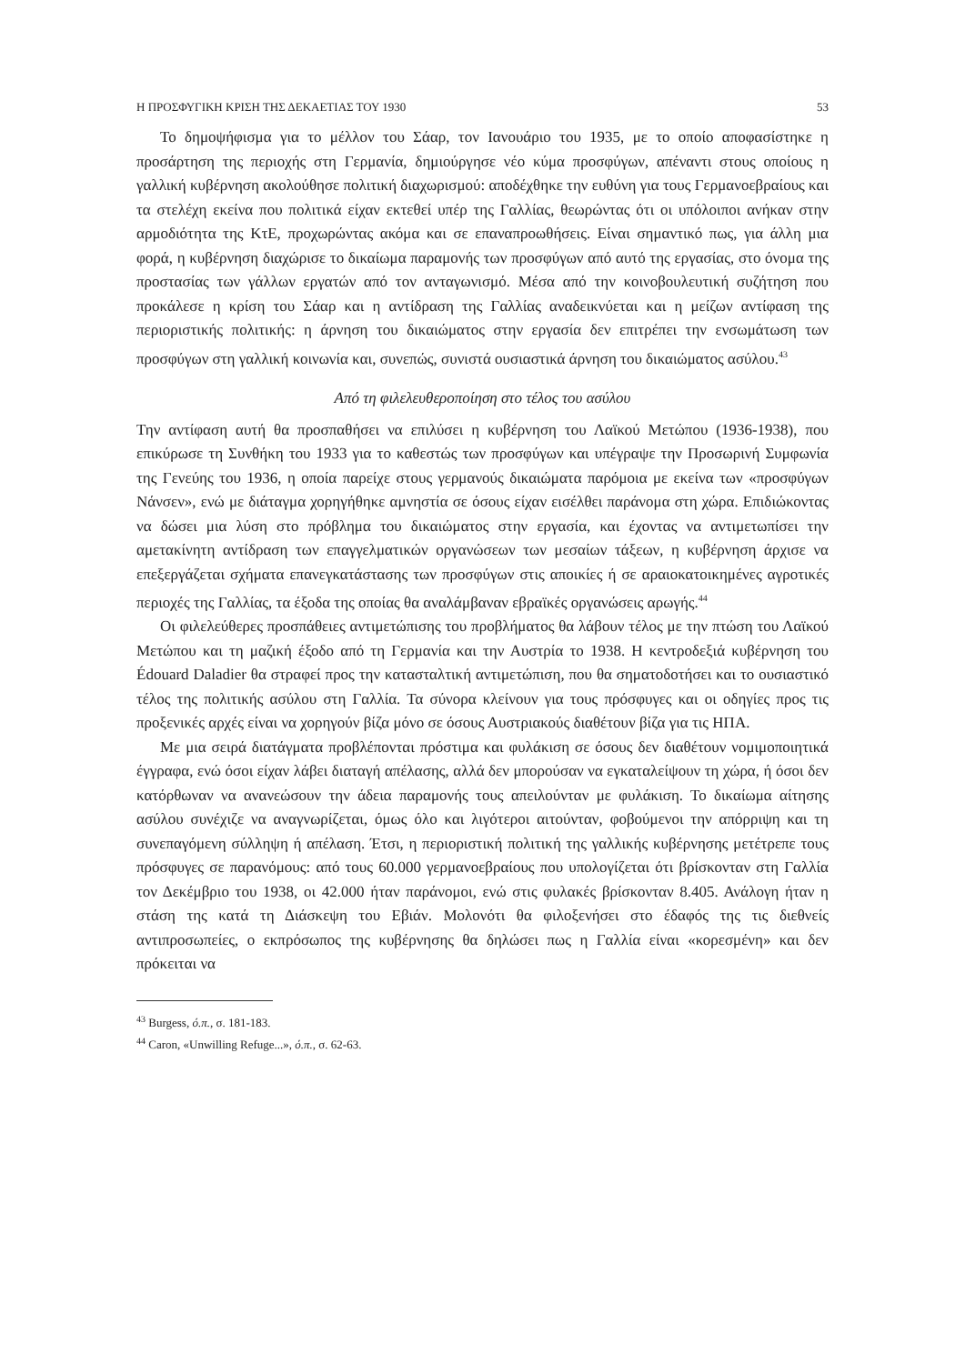Η ΠΡΟΣΦΥΓΙΚΗ ΚΡΙΣΗ ΤΗΣ ΔΕΚΑΕΤΙΑΣ ΤΟΥ 1930 53
Το δημοψήφισμα για το μέλλον του Σάαρ, τον Ιανουάριο του 1935, με το οποίο αποφασίστηκε η προσάρτηση της περιοχής στη Γερμανία, δημιούργησε νέο κύμα προσφύγων, απέναντι στους οποίους η γαλλική κυβέρνηση ακολούθησε πολιτική διαχωρισμού: αποδέχθηκε την ευθύνη για τους Γερμανοεβραίους και τα στελέχη εκείνα που πολιτικά είχαν εκτεθεί υπέρ της Γαλλίας, θεωρώντας ότι οι υπόλοιποι ανήκαν στην αρμοδιότητα της ΚτΕ, προχωρώντας ακόμα και σε επαναπροωθήσεις. Είναι σημαντικό πως, για άλλη μια φορά, η κυβέρνηση διαχώρισε το δικαίωμα παραμονής των προσφύγων από αυτό της εργασίας, στο όνομα της προστασίας των γάλλων εργατών από τον ανταγωνισμό. Μέσα από την κοινοβουλευτική συζήτηση που προκάλεσε η κρίση του Σάαρ και η αντίδραση της Γαλλίας αναδεικνύεται και η μείζων αντίφαση της περιοριστικής πολιτικής: η άρνηση του δικαιώματος στην εργασία δεν επιτρέπει την ενσωμάτωση των προσφύγων στη γαλλική κοινωνία και, συνεπώς, συνιστά ουσιαστικά άρνηση του δικαιώματος ασύλου.<sup>43</sup>
Από τη φιλελευθεροποίηση στο τέλος του ασύλου
Την αντίφαση αυτή θα προσπαθήσει να επιλύσει η κυβέρνηση του Λαϊκού Μετώπου (1936-1938), που επικύρωσε τη Συνθήκη του 1933 για το καθεστώς των προσφύγων και υπέγραψε την Προσωρινή Συμφωνία της Γενεύης του 1936, η οποία παρείχε στους γερμανούς δικαιώματα παρόμοια με εκείνα των «προσφύγων Νάνσεν», ενώ με διάταγμα χορηγήθηκε αμνηστία σε όσους είχαν εισέλθει παράνομα στη χώρα. Επιδιώκοντας να δώσει μια λύση στο πρόβλημα του δικαιώματος στην εργασία, και έχοντας να αντιμετωπίσει την αμετακίνητη αντίδραση των επαγγελματικών οργανώσεων των μεσαίων τάξεων, η κυβέρνηση άρχισε να επεξεργάζεται σχήματα επανεγκατάστασης των προσφύγων στις αποικίες ή σε αραιοκατοικημένες αγροτικές περιοχές της Γαλλίας, τα έξοδα της οποίας θα αναλάμβαναν εβραϊκές οργανώσεις αρωγής.<sup>44</sup>
Οι φιλελεύθερες προσπάθειες αντιμετώπισης του προβλήματος θα λάβουν τέλος με την πτώση του Λαϊκού Μετώπου και τη μαζική έξοδο από τη Γερμανία και την Αυστρία το 1938. Η κεντροδεξιά κυβέρνηση του Édouard Daladier θα στραφεί προς την κατασταλτική αντιμετώπιση, που θα σηματοδοτήσει και το ουσιαστικό τέλος της πολιτικής ασύλου στη Γαλλία. Τα σύνορα κλείνουν για τους πρόσφυγες και οι οδηγίες προς τις προξενικές αρχές είναι να χορηγούν βίζα μόνο σε όσους Αυστριακούς διαθέτουν βίζα για τις ΗΠΑ.
Με μια σειρά διατάγματα προβλέπονται πρόστιμα και φυλάκιση σε όσους δεν διαθέτουν νομιμοποιητικά έγγραφα, ενώ όσοι είχαν λάβει διαταγή απέλασης, αλλά δεν μπορούσαν να εγκαταλείψουν τη χώρα, ή όσοι δεν κατόρθωναν να ανανεώσουν την άδεια παραμονής τους απειλούνταν με φυλάκιση. Το δικαίωμα αίτησης ασύλου συνέχιζε να αναγνωρίζεται, όμως όλο και λιγότεροι αιτούνταν, φοβούμενοι την απόρριψη και τη συνεπαγόμενη σύλληψη ή απέλαση. Έτσι, η περιοριστική πολιτική της γαλλικής κυβέρνησης μετέτρεπε τους πρόσφυγες σε παρανόμους: από τους 60.000 γερμανοεβραίους που υπολογίζεται ότι βρίσκονταν στη Γαλλία τον Δεκέμβριο του 1938, οι 42.000 ήταν παράνομοι, ενώ στις φυλακές βρίσκονταν 8.405. Ανάλογη ήταν η στάση της κατά τη Διάσκεψη του Εβιάν. Μολονότι θα φιλοξενήσει στο έδαφός της τις διεθνείς αντιπροσωπείες, ο εκπρόσωπος της κυβέρνησης θα δηλώσει πως η Γαλλία είναι «κορεσμένη» και δεν πρόκειται να
<sup>43</sup> Burgess, ό.π., σ. 181-183.
<sup>44</sup> Caron, «Unwilling Refuge...», ό.π., σ. 62-63.